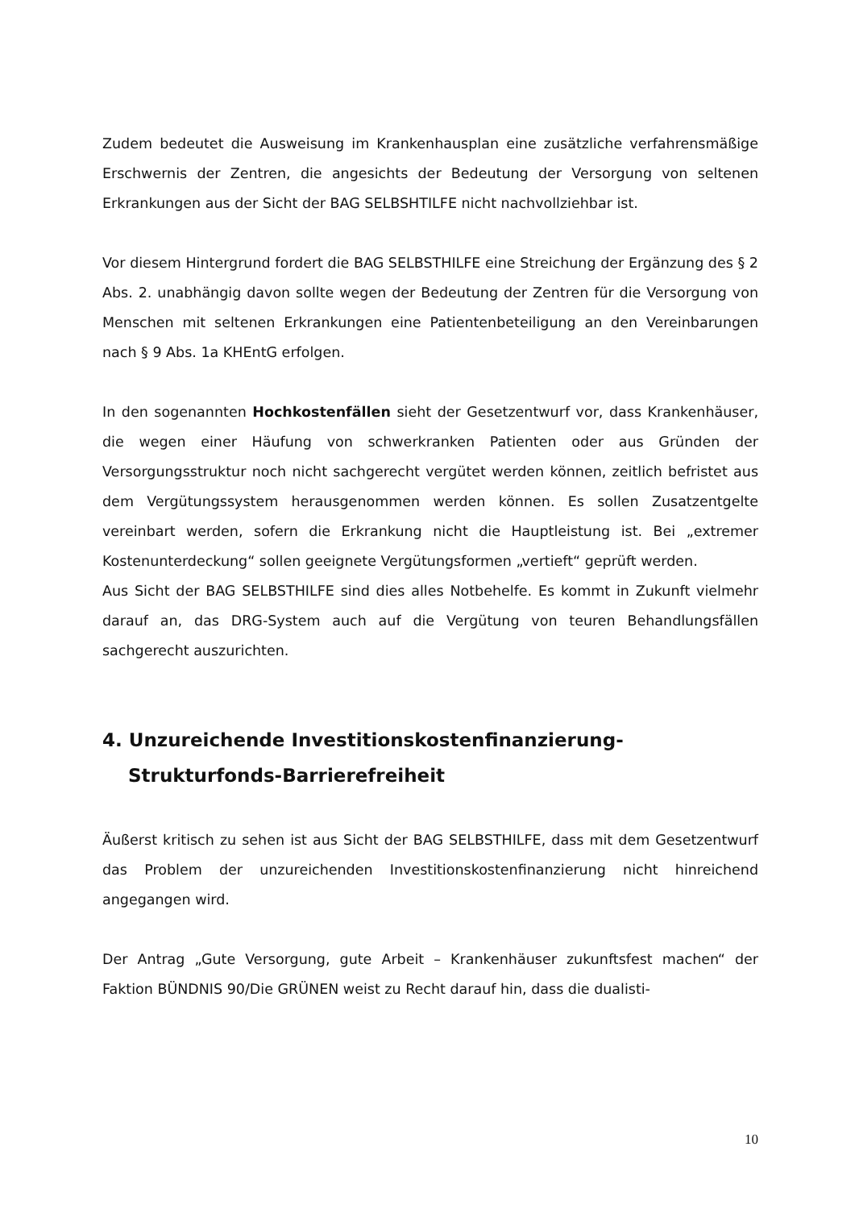Zudem bedeutet die Ausweisung im Krankenhausplan eine zusätzliche verfahrens­mäßige Erschwernis der Zentren, die angesichts der Bedeutung der Versorgung von seltenen Erkrankungen aus der Sicht der BAG SELBSHTILFE nicht nachvollziehbar ist.
Vor diesem Hintergrund fordert die BAG SELBSTHILFE eine Streichung der Ergän­zung des § 2 Abs. 2. unabhängig davon sollte wegen der Bedeutung der Zentren für die Versorgung von Menschen mit seltenen Erkrankungen eine Patientenbeteiligung an den Vereinbarungen nach § 9 Abs. 1a KHEntG erfolgen.
In den sogenannten Hochkostenfällen sieht der Gesetzentwurf vor, dass Kranken­häuser, die wegen einer Häufung von schwerkranken Patienten oder aus Gründen der Versorgungsstruktur noch nicht sachgerecht vergütet werden können, zeitlich befristet aus dem Vergütungssystem herausgenommen werden können. Es sollen Zusatzentgelte vereinbart werden, sofern die Erkrankung nicht die Hauptleistung ist. Bei „extremer Kostenunterdeckung“ sollen geeignete Vergütungsformen „ver­tieft“ geprüft werden.
Aus Sicht der BAG SELBSTHILFE sind dies alles Notbehelfe. Es kommt in Zukunft vielmehr darauf an, das DRG-System auch auf die Vergütung von teuren Behand­lungsfällen sachgerecht auszurichten.
4. Unzureichende Investitionskostenfinanzierung-Strukturfonds-Barrierefreiheit
Äußerst kritisch zu sehen ist aus Sicht der BAG SELBSTHILFE, dass mit dem Gesetz­entwurf das Problem der unzureichenden Investitionskostenfinanzierung nicht hin­reichend angegangen wird.
Der Antrag „Gute Versorgung, gute Arbeit – Krankenhäuser zukunftsfest machen“ der Faktion BÜNDNIS 90/Die GRÜNEN weist zu Recht darauf hin, dass die dualisti-
10